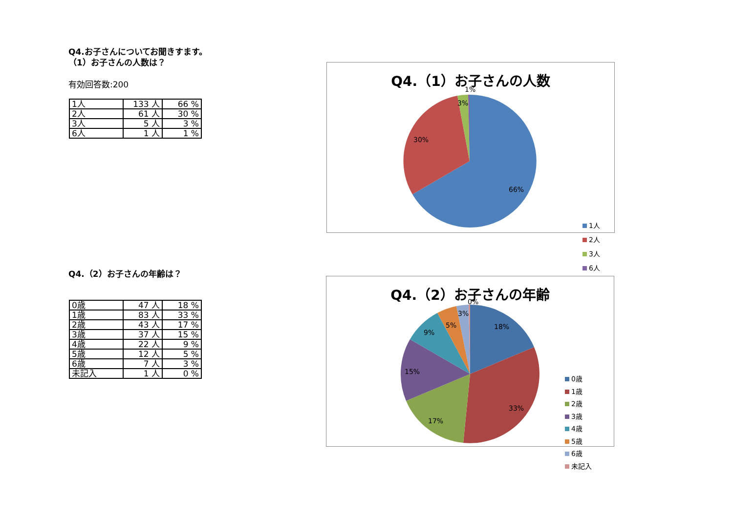Q4.お子さんについてお聞きすます。
（1）お子さんの人数は？
有効回答数:200
| 1人 | 133 人 | 66 % |
| 2人 | 61 人 | 30 % |
| 3人 | 5 人 | 3 % |
| 6人 | 1 人 | 1 % |
Q4.（2）お子さんの年齢は？
| 0歳 | 47 人 | 18 % |
| 1歳 | 83 人 | 33 % |
| 2歳 | 43 人 | 17 % |
| 3歳 | 37 人 | 15 % |
| 4歳 | 22 人 | 9 % |
| 5歳 | 12 人 | 5 % |
| 6歳 | 7 人 | 3 % |
| 未記入 | 1 人 | 0 % |
Q4.（1）お子さんの人数
66%
30%
3%
1%
1人
2人
3人
6人
Q4.（2）お子さんの年齢
18%
33%
17%
15%
9%
5%
3%
0%
0歳
1歳
2歳
3歳
4歳
5歳
6歳
未記入